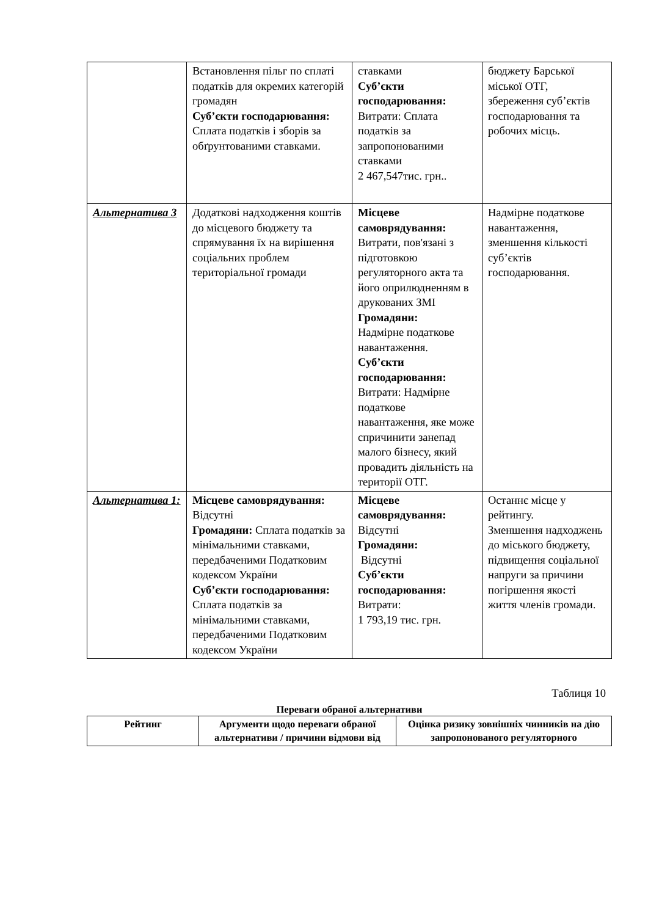| | Встановлення пільг по сплаті податків для окремих категорій громадян Суб’єкти господарювання: Сплата податків і зборів за обґрунтованими ставками. | ставками Суб’єкти господарювання: Витрати: Сплата податків за запропонованими ставками 2 467,547тис. грн.. | бюджету Барської міської ОТГ, збереження суб’єктів господарювання та робочих місць. |
| Альтернатива 3 | Додаткові надходження коштів до місцевого бюджету та спрямування їх на вирішення соціальних проблем територіальної громади | Місцеве самоврядування: Витрати, пов'язані з підготовкою регуляторного акта та його оприлюдненням в друкованих ЗМІ Громадяни: Надмірне податкове навантаження. Суб’єкти господарювання: Витрати: Надмірне податкове навантаження, яке може спричинити занепад малого бізнесу, який провадить діяльність на території ОТГ. | Надмірне податкове навантаження, зменшення кількості суб’єктів господарювання. |
| Альтернатива 1: | Місцеве самоврядування: Відсутні Громадяни: Сплата податків за мінімальними ставками, передбаченими Податковим кодексом України Суб’єкти господарювання: Сплата податків за мінімальними ставками, передбаченими Податковим кодексом України | Місцеве самоврядування: Відсутні Громадяни: Відсутні Суб’єкти господарювання: Витрати: 1 793,19 тис. грн. | Останнє місце у рейтингу. Зменшення надходжень до міського бюджету, підвищення соціальної напруги за причини погіршення якості життя членів громади. |
Таблиця 10
Переваги обраної альтернативи
| Рейтинг | Аргументи щодо переваги обраної альтернативи / причини відмови від | Оцінка ризику зовнішніх чинників на дію запропонованого регуляторного |
| --- | --- | --- |